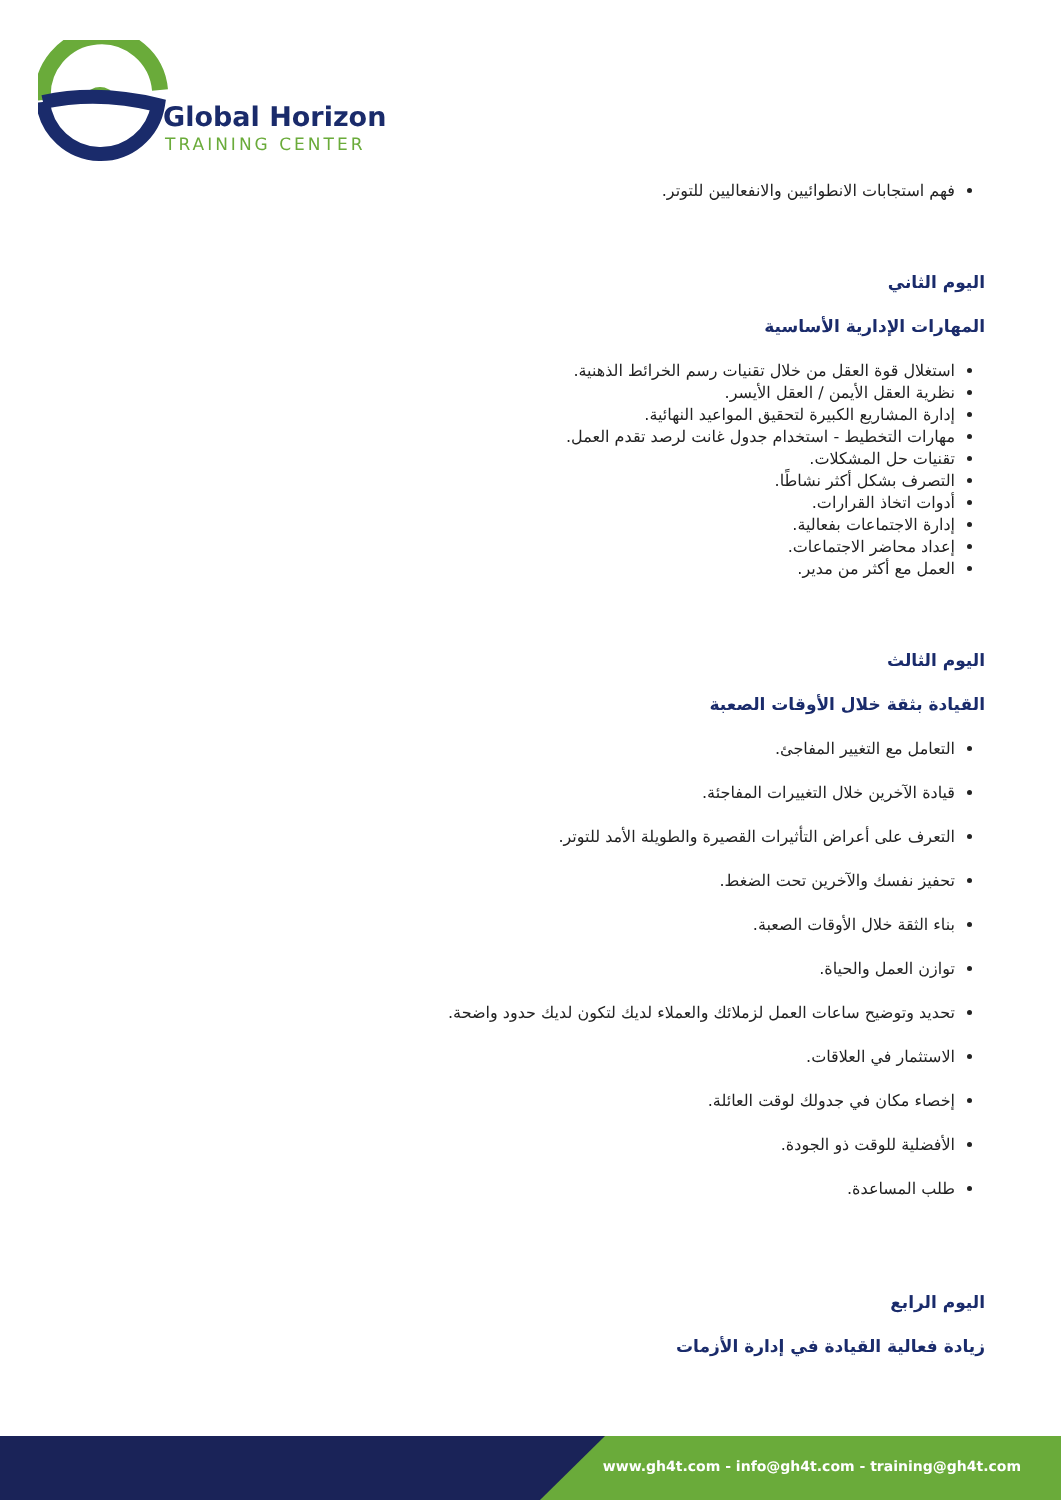Global Horizon
TRAINING CENTER
فهم استجابات الانطوائيين والانفعاليين للتوتر.
اليوم الثاني
المهارات الإدارية الأساسية
استغلال قوة العقل من خلال تقنيات رسم الخرائط الذهنية.
نظرية العقل الأيمن / العقل الأيسر.
إدارة المشاريع الكبيرة لتحقيق المواعيد النهائية.
مهارات التخطيط - استخدام جدول غانت لرصد تقدم العمل.
تقنيات حل المشكلات.
التصرف بشكل أكثر نشاطًا.
أدوات اتخاذ القرارات.
إدارة الاجتماعات بفعالية.
إعداد محاضر الاجتماعات.
العمل مع أكثر من مدير.
اليوم الثالث
القيادة بثقة خلال الأوقات الصعبة
التعامل مع التغيير المفاجئ.
قيادة الآخرين خلال التغييرات المفاجئة.
التعرف على أعراض التأثيرات القصيرة والطويلة الأمد للتوتر.
تحفيز نفسك والآخرين تحت الضغط.
بناء الثقة خلال الأوقات الصعبة.
توازن العمل والحياة.
تحديد وتوضيح ساعات العمل لزملائك والعملاء لديك لتكون لديك حدود واضحة.
الاستثمار في العلاقات.
إخصاء مكان في جدولك لوقت العائلة.
الأفضلية للوقت ذو الجودة.
طلب المساعدة.
اليوم الرابع
زيادة فعالية القيادة في إدارة الأزمات
www.gh4t.com - info@gh4t.com - training@gh4t.com